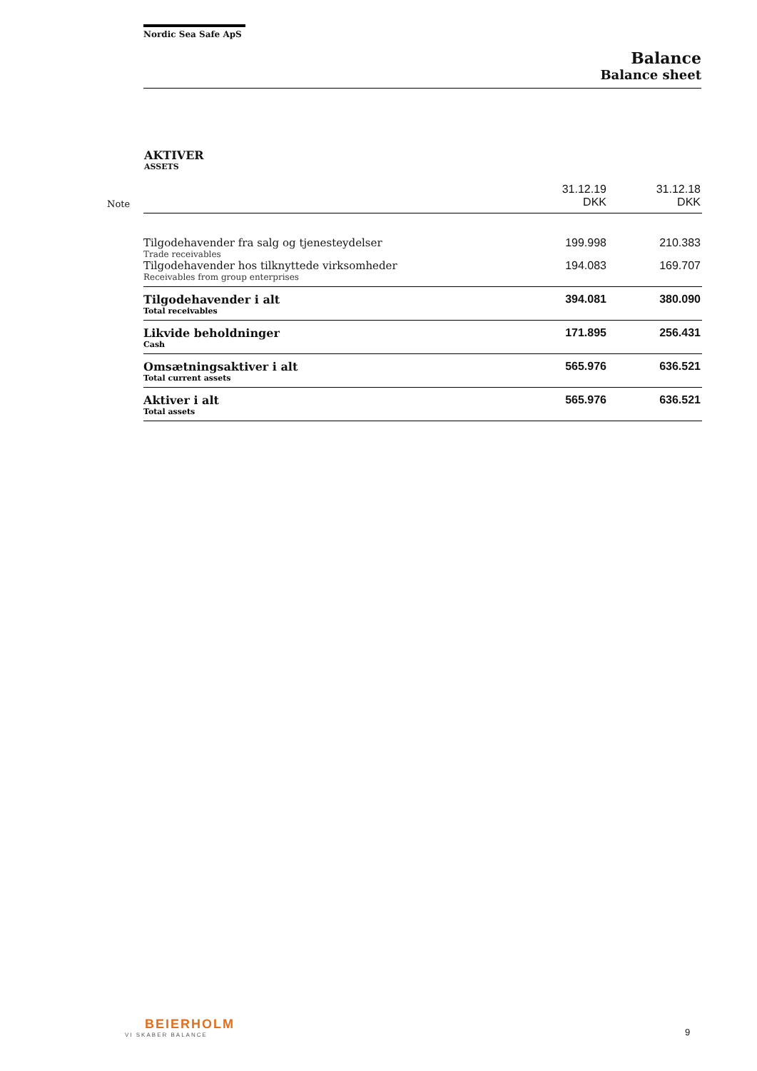Nordic Sea Safe ApS
Balance
Balance sheet
AKTIVER
ASSETS
| Note | | 31.12.19 DKK | 31.12.18 DKK |
| --- | --- | --- | --- |
| | Tilgodehavender fra salg og tjenesteydelser Trade receivables | 199.998 | 210.383 |
| | Tilgodehavender hos tilknyttede virksomheder Receivables from group enterprises | 194.083 | 169.707 |
| | Tilgodehavender i alt Total receivables | 394.081 | 380.090 |
| | Likvide beholdninger Cash | 171.895 | 256.431 |
| | Omsætningsaktiver i alt Total current assets | 565.976 | 636.521 |
| | Aktiver i alt Total assets | 565.976 | 636.521 |
BEIERHOLM
VI SKABER BALANCE
9